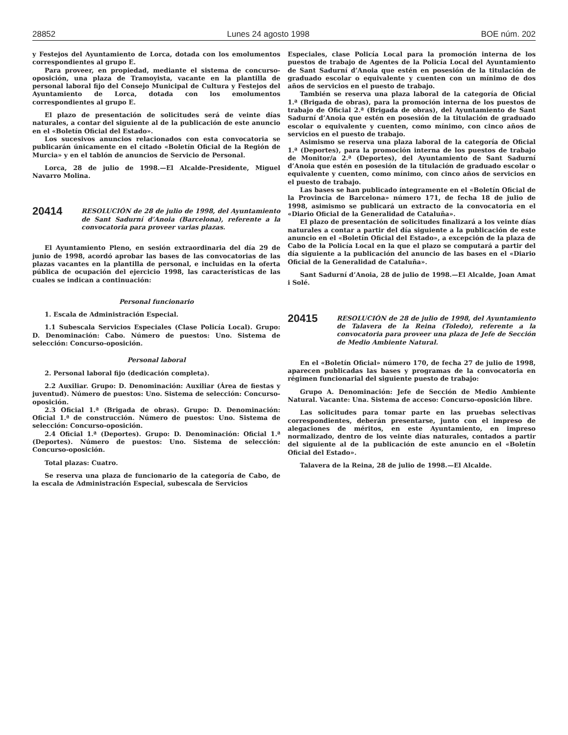28852 Lunes 24 agosto 1998 BOE núm. 202
y Festejos del Ayuntamiento de Lorca, dotada con los emolumentos correspondientes al grupo E.
Para proveer, en propiedad, mediante el sistema de concurso-oposición, una plaza de Tramoyista, vacante en la plantilla de personal laboral fijo del Consejo Municipal de Cultura y Festejos del Ayuntamiento de Lorca, dotada con los emolumentos correspondientes al grupo E.
El plazo de presentación de solicitudes será de veinte días naturales, a contar del siguiente al de la publicación de este anuncio en el «Boletín Oficial del Estado».
Los sucesivos anuncios relacionados con esta convocatoria se publicarán únicamente en el citado «Boletín Oficial de la Región de Murcia» y en el tablón de anuncios de Servicio de Personal.
Lorca, 28 de julio de 1998.—El Alcalde-Presidente, Miguel Navarro Molina.
20414
RESOLUCIÓN de 28 de julio de 1998, del Ayuntamiento de Sant Sadurní d’Anoia (Barcelona), referente a la convocatoria para proveer varias plazas.
El Ayuntamiento Pleno, en sesión extraordinaria del día 29 de junio de 1998, acordó aprobar las bases de las convocatorias de las plazas vacantes en la plantilla de personal, e incluidas en la oferta pública de ocupación del ejercicio 1998, las características de las cuales se indican a continuación:
Personal funcionario
1. Escala de Administración Especial.
1.1 Subescala Servicios Especiales (Clase Policía Local). Grupo: D. Denominación: Cabo. Número de puestos: Uno. Sistema de selección: Concurso-oposición.
Personal laboral
2. Personal laboral fijo (dedicación completa).
2.2 Auxiliar. Grupo: D. Denominación: Auxiliar (Área de fiestas y juventud). Número de puestos: Uno. Sistema de selección: Concurso-oposición.
2.3 Oficial 1.ª (Brigada de obras). Grupo: D. Denominación: Oficial 1.ª de construcción. Número de puestos: Uno. Sistema de selección: Concurso-oposición.
2.4 Oficial 1.ª (Deportes). Grupo: D. Denominación: Oficial 1.ª (Deportes). Número de puestos: Uno. Sistema de selección: Concurso-oposición.
Total plazas: Cuatro.
Se reserva una plaza de funcionario de la categoría de Cabo, de la escala de Administración Especial, subescala de Servicios
Especiales, clase Policía Local para la promoción interna de los puestos de trabajo de Agentes de la Policía Local del Ayuntamiento de Sant Sadurní d’Anoia que estén en posesión de la titulación de graduado escolar o equivalente y cuenten con un mínimo de dos años de servicios en el puesto de trabajo.
También se reserva una plaza laboral de la categoría de Oficial 1.ª (Brigada de obras), para la promoción interna de los puestos de trabajo de Oficial 2.ª (Brigada de obras), del Ayuntamiento de Sant Sadurní d’Anoia que estén en posesión de la titulación de graduado escolar o equivalente y cuenten, como mínimo, con cinco años de servicios en el puesto de trabajo.
Asimismo se reserva una plaza laboral de la categoría de Oficial 1.ª (Deportes), para la promoción interna de los puestos de trabajo de Monitor/a 2.ª (Deportes), del Ayuntamiento de Sant Sadurní d’Anoia que estén en posesión de la titulación de graduado escolar o equivalente y cuenten, como mínimo, con cinco años de servicios en el puesto de trabajo.
Las bases se han publicado íntegramente en el «Boletín Oficial de la Provincia de Barcelona» número 171, de fecha 18 de julio de 1998, asimismo se publicará un extracto de la convocatoria en el «Diario Oficial de la Generalidad de Cataluña».
El plazo de presentación de solicitudes finalizará a los veinte días naturales a contar a partir del día siguiente a la publicación de este anuncio en el «Boletín Oficial del Estado», a excepción de la plaza de Cabo de la Policía Local en la que el plazo se computará a partir del día siguiente a la publicación del anuncio de las bases en el «Diario Oficial de la Generalidad de Cataluña».
Sant Sadurní d’Anoia, 28 de julio de 1998.—El Alcalde, Joan Amat i Solé.
20415
RESOLUCIÓN de 28 de julio de 1998, del Ayuntamiento de Talavera de la Reina (Toledo), referente a la convocatoria para proveer una plaza de Jefe de Sección de Medio Ambiente Natural.
En el «Boletín Oficial» número 170, de fecha 27 de julio de 1998, aparecen publicadas las bases y programas de la convocatoria en régimen funcionarial del siguiente puesto de trabajo:
Grupo A. Denominación: Jefe de Sección de Medio Ambiente Natural. Vacante: Una. Sistema de acceso: Concurso-oposición libre.
Las solicitudes para tomar parte en las pruebas selectivas correspondientes, deberán presentarse, junto con el impreso de alegaciones de méritos, en este Ayuntamiento, en impreso normalizado, dentro de los veinte días naturales, contados a partir del siguiente al de la publicación de este anuncio en el «Boletín Oficial del Estado».
Talavera de la Reina, 28 de julio de 1998.—El Alcalde.